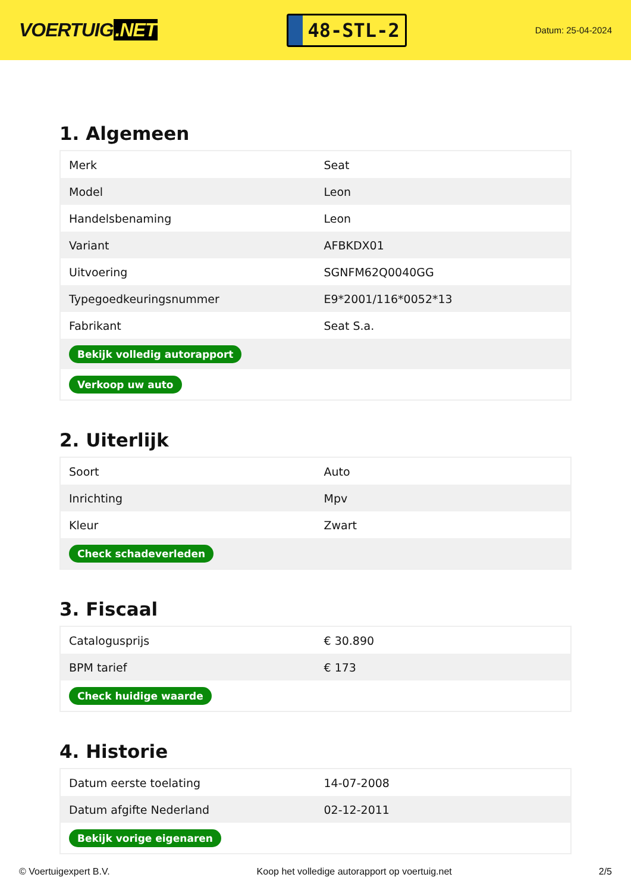VOERTUIG.NET
48-STL-2
Datum: 25-04-2024
1. Algemeen
| Merk | Seat |
| Model | Leon |
| Handelsbenaming | Leon |
| Variant | AFBKDX01 |
| Uitvoering | SGNFM62Q0040GG |
| Typegoedkeuringsnummer | E9*2001/116*0052*13 |
| Fabrikant | Seat S.a. |
| Bekijk volledig autorapport | |
| Verkoop uw auto | |
2. Uiterlijk
| Soort | Auto |
| Inrichting | Mpv |
| Kleur | Zwart |
| Check schadeverleden | |
3. Fiscaal
| Catalogusprijs | € 30.890 |
| BPM tarief | € 173 |
| Check huidige waarde | |
4. Historie
| Datum eerste toelating | 14-07-2008 |
| Datum afgifte Nederland | 02-12-2011 |
| Bekijk vorige eigenaren | |
© Voertuigexpert B.V. Koop het volledige autorapport op voertuig.net 2/5